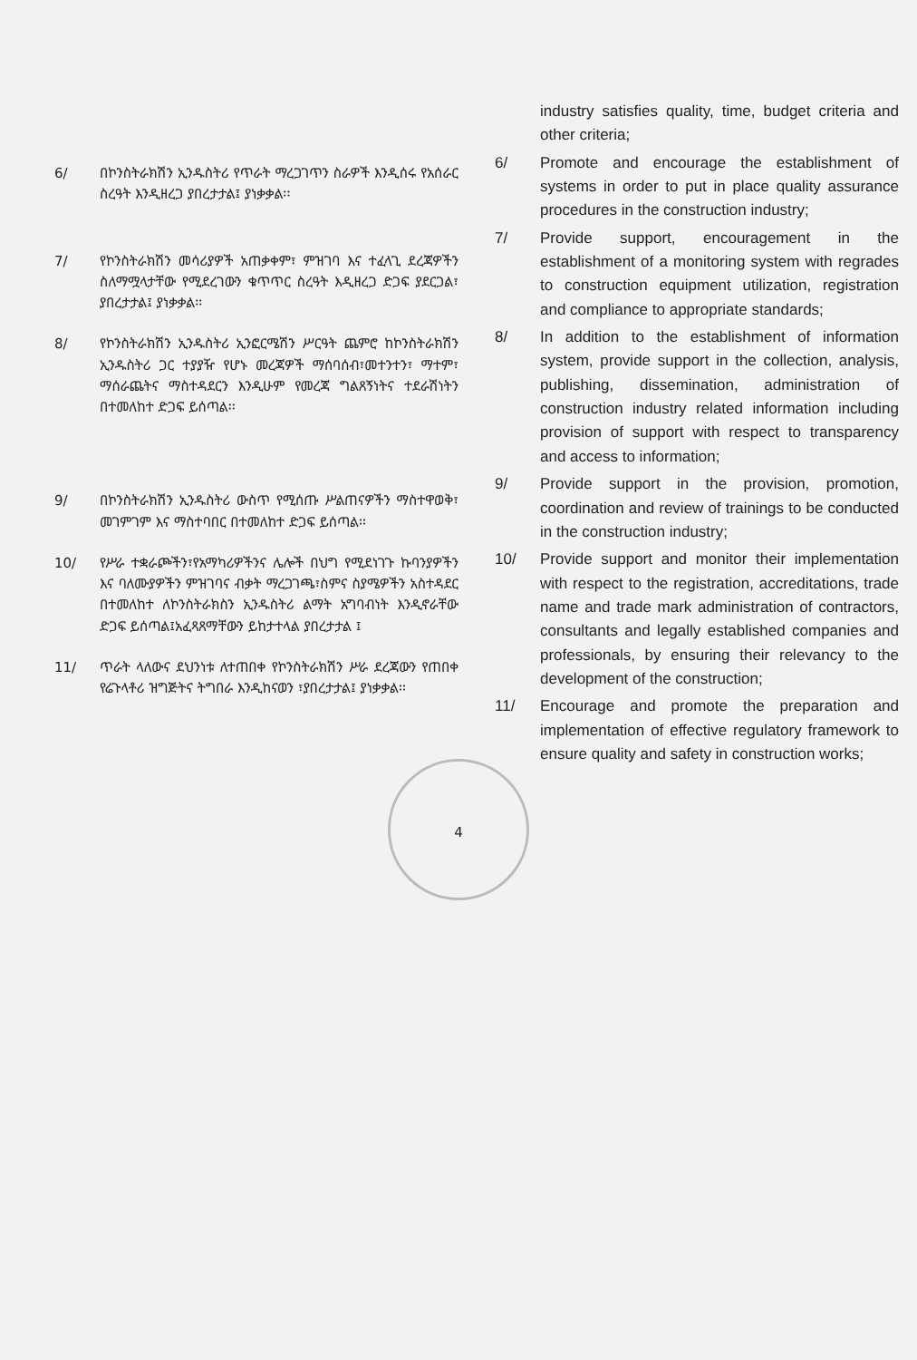6/ በኮንስትራክሽን ኢንዱስትሪ የጥራት ማረጋገጥን ስራዎች እንዲሰሩ የአሰራር ስረዓት እንዲዘረጋ ያበረታታል፤ ያነቃቃል፡፡
7/ የኮንስትራክሽን መሳሪያዎች አጠቃቀም፣ ምዝገባ እና ተፈላጊ ደረጃዎችን ስለማሟላታቸው የሚደረገውን ቁጥጥር ስረዓት እዲዘረጋ ድጋፍ ያደርጋል፣ ያበረታታል፤ ያነቃቃል፡፡
8/ የኮንስትራክሽን ኢንዱስትሪ ኢንፎርሜሽን ሥርዓት ጨምሮ ከኮንስትራክሽን ኢንዱስትሪ ጋር ተያያዥ የሆኑ መረጃዎች ማሰባሰብ፣መተንተን፣ ማተም፣ ማሰራጨትና ማስተዳደርን እንዲሁም የመረጃ ግልጸኝነትና ተደራሽነትን በተመለከተ ድጋፍ ይሰጣል፡፡
9/ በኮንስትራክሽን ኢንዱስትሪ ውስጥ የሚሰጡ ሥልጠናዎችን ማስተዋወቅ፣ መገምገም እና ማስተባበር በተመለከተ ድጋፍ ይሰጣል፡፡
10/ የሥራ ተቋራጮችን፣የአማካሪዎችንና ሌሎች በህግ የሚደነገጉ ኩባንያዎችን እና ባለሙያዎችን ምዝገባና ብቃት ማረጋገጫ፣ስምና ስያሜዎችን አስተዳደር በተመለከተ ለኮንስትራክስን ኢንዱስትሪ ልማት አግባብነት እንዲኖራቸው ድጋፍ ይሰጣል፤አፈጻጸማቸውን ይከታተላል ያበረታታል ፤
11/ ጥራት ላለውና ደህንነቱ ለተጠበቀ የኮንስትራክሽን ሥራ ደረጃውን የጠበቀ የሬጉላቶሪ ዝግጅትና ትግበራ እንዲከናወን ፣ያበረታታል፤ ያነቃቃል፡፡
industry satisfies quality, time, budget criteria and other criteria;
6/ Promote and encourage the establishment of systems in order to put in place quality assurance procedures in the construction industry;
7/ Provide support, encouragement in the establishment of a monitoring system with regrades to construction equipment utilization, registration and compliance to appropriate standards;
8/ In addition to the establishment of information system, provide support in the collection, analysis, publishing, dissemination, administration of construction industry related information including provision of support with respect to transparency and access to information;
9/ Provide support in the provision, promotion, coordination and review of trainings to be conducted in the construction industry;
10/ Provide support and monitor their implementation with respect to the registration, accreditations, trade name and trade mark administration of contractors, consultants and legally established companies and professionals, by ensuring their relevancy to the development of the construction;
11/ Encourage and promote the preparation and implementation of effective regulatory framework to ensure quality and safety in construction works;
4